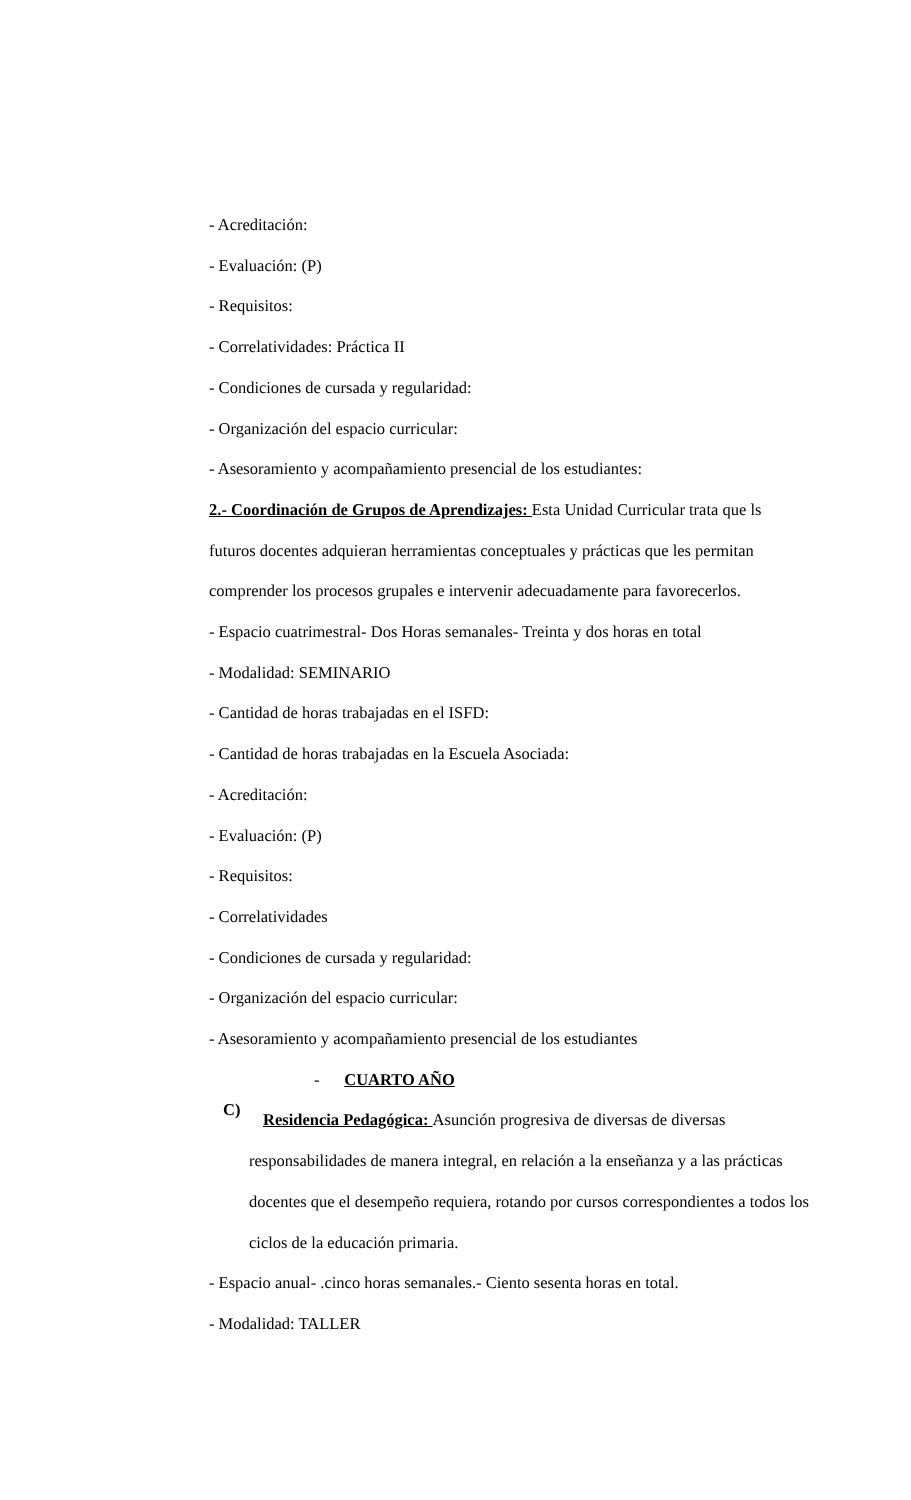- Acreditación:
- Evaluación: (P)
- Requisitos:
- Correlatividades: Práctica II
- Condiciones de cursada y regularidad:
- Organización del espacio curricular:
- Asesoramiento y acompañamiento presencial de los estudiantes:
2.- Coordinación de Grupos de Aprendizajes: Esta Unidad Curricular trata que ls futuros docentes adquieran herramientas conceptuales y prácticas que les permitan comprender los procesos grupales e intervenir adecuadamente para favorecerlos.
- Espacio cuatrimestral- Dos Horas semanales- Treinta y dos horas en total
- Modalidad: SEMINARIO
- Cantidad de horas trabajadas en el ISFD:
- Cantidad de horas trabajadas en la Escuela Asociada:
- Acreditación:
- Evaluación: (P)
- Requisitos:
- Correlatividades
- Condiciones de cursada y regularidad:
- Organización del espacio curricular:
- Asesoramiento y acompañamiento presencial de los estudiantes
- CUARTO AÑO
C)
Residencia Pedagógica: Asunción progresiva de diversas de diversas responsabilidades de manera integral, en relación a la enseñanza y a las prácticas docentes que el desempeño requiera, rotando por cursos correspondientes a todos los ciclos de la educación primaria.
- Espacio anual- .cinco horas semanales.- Ciento sesenta horas en total.
- Modalidad: TALLER